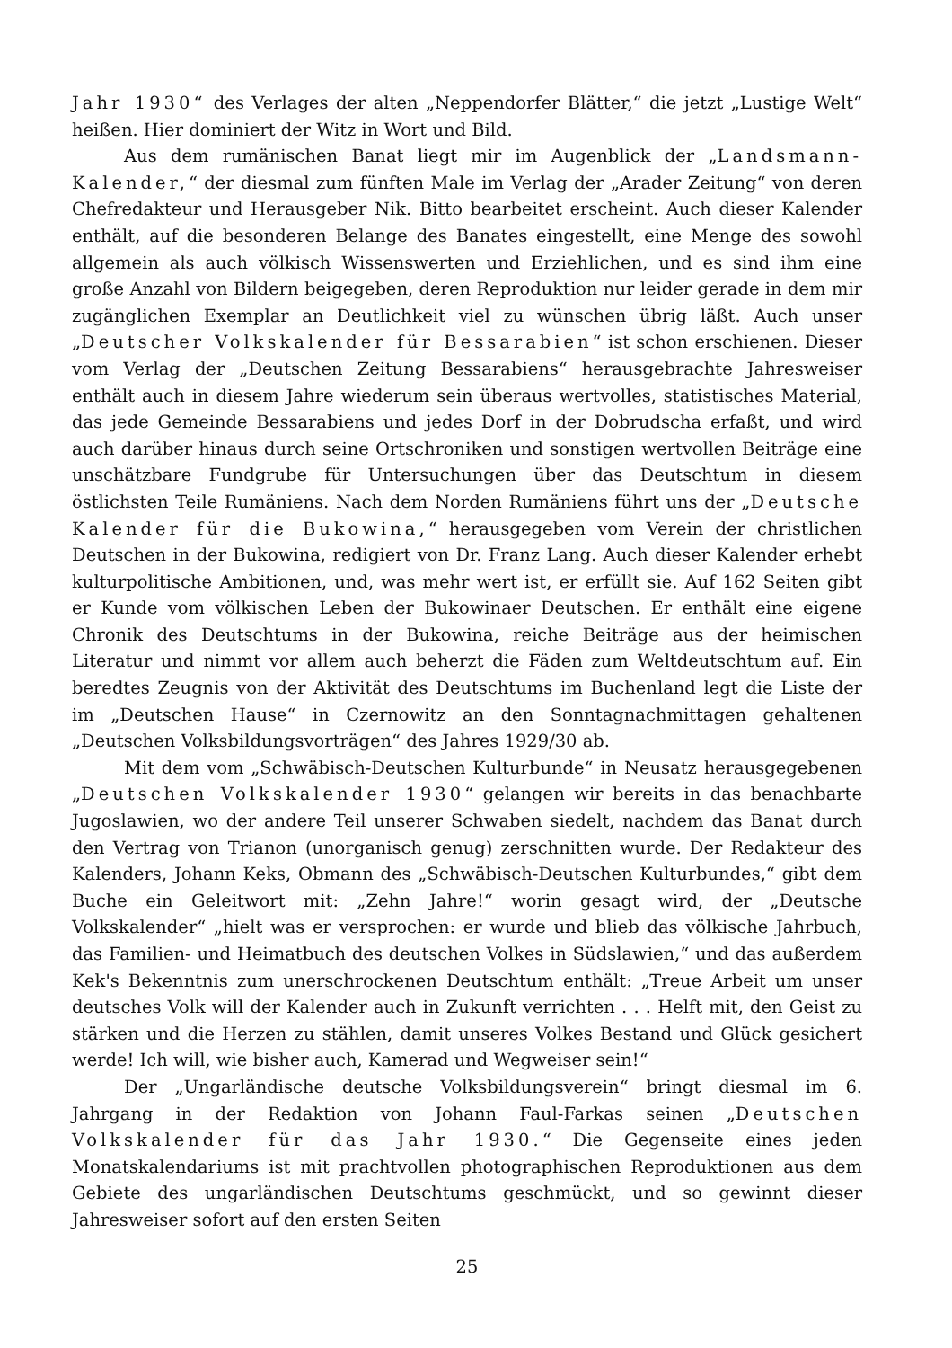Jahr 1930“ des Verlages der alten „Neppendorfer Blätter,“ die jetzt „Lustige Welt“ heißen. Hier dominiert der Witz in Wort und Bild.
Aus dem rumänischen Banat liegt mir im Augenblick der „Landsmann-Kalender,“ der diesmal zum fünften Male im Verlag der „Arader Zeitung“ von deren Chefredakteur und Herausgeber Nik. Bitto bearbeitet erscheint. Auch dieser Kalender enthält, auf die besonderen Belange des Banates eingestellt, eine Menge des sowohl allgemein als auch völkisch Wissenswerten und Erziehlichen, und es sind ihm eine große Anzahl von Bildern beigegeben, deren Reproduktion nur leider gerade in dem mir zugänglichen Exemplar an Deutlichkeit viel zu wünschen übrig läßt. Auch unser „Deutscher Volkskalender für Bessarabien“ ist schon erschienen. Dieser vom Verlag der „Deutschen Zeitung Bessarabiens“ herausgebrachte Jahresweiser enthält auch in diesem Jahre wiederum sein überaus wertvolles, statistisches Material, das jede Gemeinde Bessarabiens und jedes Dorf in der Dobrudscha erfaßt, und wird auch darüber hinaus durch seine Ortschroniken und sonstigen wertvollen Beiträge eine unschätzbare Fundgrube für Untersuchungen über das Deutschtum in diesem östlichsten Teile Rumäniens. Nach dem Norden Rumäniens führt uns der „Deutsche Kalender für die Bukowina,“ herausgegeben vom Verein der christlichen Deutschen in der Bukowina, redigiert von Dr. Franz Lang. Auch dieser Kalender erhebt kulturpolitische Ambitionen, und, was mehr wert ist, er erfüllt sie. Auf 162 Seiten gibt er Kunde vom völkischen Leben der Bukowinaer Deutschen. Er enthält eine eigene Chronik des Deutschtums in der Bukowina, reiche Beiträge aus der heimischen Literatur und nimmt vor allem auch beherzt die Fäden zum Weltdeutschtum auf. Ein beredtes Zeugnis von der Aktivität des Deutschtums im Buchenland legt die Liste der im „Deutschen Hause“ in Czernowitz an den Sonntagnachmittagen gehaltenen „Deutschen Volksbildungsvorträgen“ des Jahres 1929/30 ab.
Mit dem vom „Schwäbisch-Deutschen Kulturbunde“ in Neusatz herausgegebenen „Deutschen Volkskalender 1930“ gelangen wir bereits in das benachbarte Jugoslawien, wo der andere Teil unserer Schwaben siedelt, nachdem das Banat durch den Vertrag von Trianon (unorganisch genug) zerschnitten wurde. Der Redakteur des Kalenders, Johann Keks, Obmann des „Schwäbisch-Deutschen Kulturbundes,“ gibt dem Buche ein Geleitwort mit: „Zehn Jahre!“ worin gesagt wird, der „Deutsche Volkskalender“ „hielt was er versprochen: er wurde und blieb das völkische Jahrbuch, das Familien- und Heimatbuch des deutschen Volkes in Südslawien,“ und das außerdem Kek's Bekenntnis zum unerschrockenen Deutschtum enthält: „Treue Arbeit um unser deutsches Volk will der Kalender auch in Zukunft verrichten . . . Helft mit, den Geist zu stärken und die Herzen zu stählen, damit unseres Volkes Bestand und Glück gesichert werde! Ich will, wie bisher auch, Kamerad und Wegweiser sein!“
Der „Ungarländische deutsche Volksbildungsverein“ bringt diesmal im 6. Jahrgang in der Redaktion von Johann Faul-Farkas seinen „Deutschen Volkskalender für das Jahr 1930.“ Die Gegenseite eines jeden Monatskalendariums ist mit prachtvollen photographischen Reproduktionen aus dem Gebiete des ungarländischen Deutschtums geschmückt, und so gewinnt dieser Jahresweiser sofort auf den ersten Seiten
25